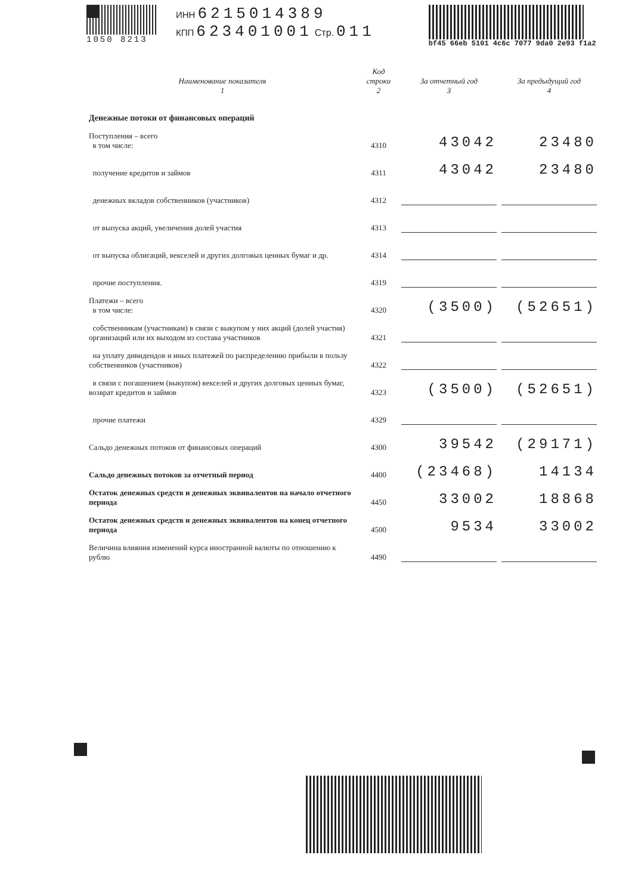1050 8213 ИНН 6215014389
КПП 623401001 Стр. 011
bf45 66eb 5101 4c6c 7077 9da0 2e93 f1a2
| Наименование показателя 1 | Код строки 2 | За отчетный год 3 | За предыдущий год 4 |
| --- | --- | --- | --- |
| Денежные потоки от финансовых операций | | | |
| Поступления – всего в том числе: | 4310 | 43042 | 23480 |
| получение кредитов и займов | 4311 | 43042 | 23480 |
| денежных вкладов собственников (участников) | 4312 | | |
| от выпуска акций, увеличения долей участия | 4313 | | |
| от выпуска облигаций, векселей и других долговых ценных бумаг и др. | 4314 | | |
| прочие поступления. | 4319 | | |
| Платежи – всего в том числе: | 4320 | (3500) | (52651) |
| собственникам (участникам) в связи с выкупом у них акций (долей участия) организаций или их выходом из состава участников | 4321 | | |
| на уплату дивидендов и иных платежей по распределению прибыли в пользу собственников (участников) | 4322 | | |
| в связи с погашением (выкупом) векселей и других долговых ценных бумаг, возврат кредитов и займов | 4323 | (3500) | (52651) |
| прочие платежи | 4329 | | |
| Сальдо денежных потоков от финансовых операций | 4300 | 39542 | (29171) |
| Сальдо денежных потоков за отчетный период | 4400 | (23468) | 14134 |
| Остаток денежных средств и денежных эквивалентов на начало отчетного периода | 4450 | 33002 | 18868 |
| Остаток денежных средств и денежных эквивалентов на конец отчетного периода | 4500 | 9534 | 33002 |
| Величина влияния изменений курса иностранной валюты по отношению к рублю | 4490 | | |